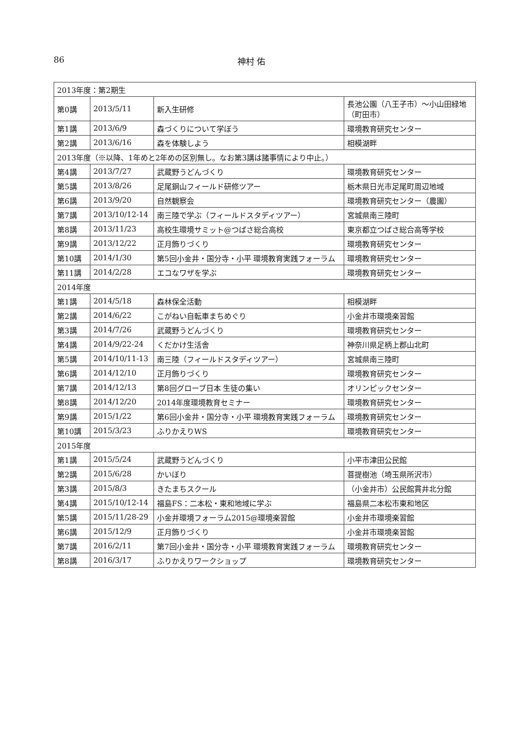86 神村 佑
| 2013年度：第2期生 | | | |
| 第0講 | 2013/5/11 | 新入生研修 | 長池公園（八王子市）〜小山田緑地（町田市） |
| 第1講 | 2013/6/9 | 森づくりについて学ぼう | 環境教育研究センター |
| 第2講 | 2013/6/16 | 森を体験しよう | 相模湖畔 |
| 2013年度（※以降、1年めと2年めの区別無し。なお第3講は諸事情により中止。） | | | |
| 第4講 | 2013/7/27 | 武蔵野うどんづくり | 環境教育研究センター |
| 第5講 | 2013/8/26 | 足尾銅山フィールド研修ツアー | 栃木県日光市足尾町周辺地域 |
| 第6講 | 2013/9/20 | 自然観察会 | 環境教育研究センター（農園） |
| 第7講 | 2013/10/12-14 | 南三陸で学ぶ（フィールドスタディツアー） | 宮城県南三陸町 |
| 第8講 | 2013/11/23 | 高校生環境サミット@つばさ総合高校 | 東京都立つばさ総合高等学校 |
| 第9講 | 2013/12/22 | 正月飾りづくり | 環境教育研究センター |
| 第10講 | 2014/1/30 | 第5回小金井・国分寺・小平 環境教育実践フォーラム | 環境教育研究センター |
| 第11講 | 2014/2/28 | エコなワザを学ぶ | 環境教育研究センター |
| 2014年度 | | | |
| 第1講 | 2014/5/18 | 森林保全活動 | 相模湖畔 |
| 第2講 | 2014/6/22 | こがねい自転車まちめぐり | 小金井市環境楽習館 |
| 第3講 | 2014/7/26 | 武蔵野うどんづくり | 環境教育研究センター |
| 第4講 | 2014/9/22-24 | くだかけ生活舎 | 神奈川県足柄上郡山北町 |
| 第5講 | 2014/10/11-13 | 南三陸（フィールドスタディツアー） | 宮城県南三陸町 |
| 第6講 | 2014/12/10 | 正月飾りづくり | 環境教育研究センター |
| 第7講 | 2014/12/13 | 第8回グローブ日本 生徒の集い | オリンピックセンター |
| 第8講 | 2014/12/20 | 2014年度環境教育セミナー | 環境教育研究センター |
| 第9講 | 2015/1/22 | 第6回小金井・国分寺・小平 環境教育実践フォーラム | 環境教育研究センター |
| 第10講 | 2015/3/23 | ふりかえりWS | 環境教育研究センター |
| 2015年度 | | | |
| 第1講 | 2015/5/24 | 武蔵野うどんづくり | 小平市津田公民館 |
| 第2講 | 2015/6/28 | かいぼり | 菩提樹池（埼玉県所沢市） |
| 第3講 | 2015/8/3 | きたまちスクール | （小金井市）公民館貫井北分館 |
| 第4講 | 2015/10/12-14 | 福島FS：二本松・東和地域に学ぶ | 福島県二本松市東和地区 |
| 第5講 | 2015/11/28-29 | 小金井環境フォーラム2015@環境楽習館 | 小金井市環境楽習館 |
| 第6講 | 2015/12/9 | 正月飾りづくり | 小金井市環境楽習館 |
| 第7講 | 2016/2/11 | 第7回小金井・国分寺・小平 環境教育実践フォーラム | 環境教育研究センター |
| 第8講 | 2016/3/17 | ふりかえりワークショップ | 環境教育研究センター |